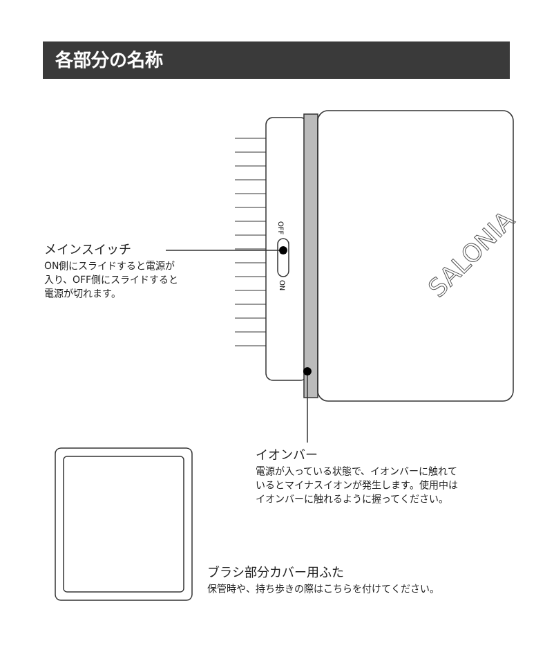各部分の名称
SALONIA
OFF
ON
メインスイッチ
ON側にスライドすると電源が
入り、OFF側にスライドすると
電源が切れます。
イオンバー
電源が入っている状態で、イオンバーに触れて
いるとマイナスイオンが発生します。使用中は
イオンバーに触れるように握ってください。
ブラシ部分カバー用ふた
保管時や、持ち歩きの際はこちらを付けてください。